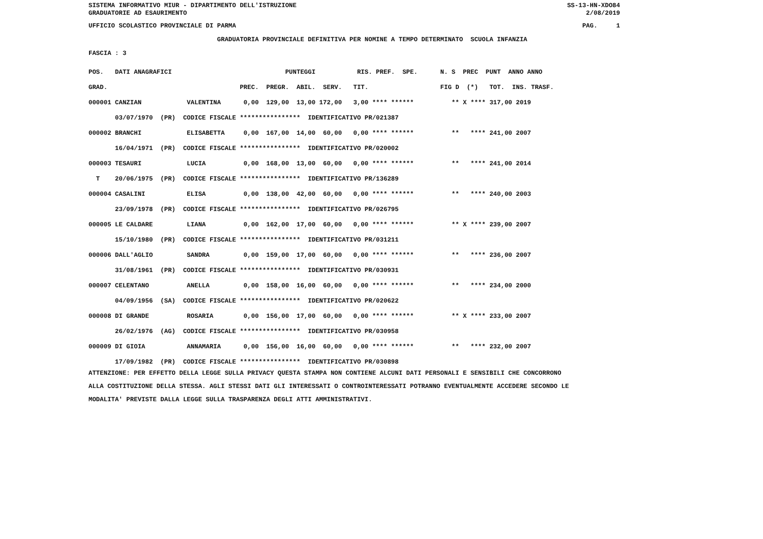SISTEMA INFORMATIVO MIUR - DIPARTIMENTO DELL'ISTRUZIONE
GRADUATORIE AD ESAURIMENTO
SS-13-HN-XDO84
2/08/2019
UFFICIO SCOLASTICO PROVINCIALE DI PARMA
PAG.     1
                                  GRADUATORIA PROVINCIALE DEFINITIVA PER NOMINE A TEMPO DETERMINATO  SCUOLA INFANZIA
FASCIA : 3
POS.   DATI ANAGRAFICI                              PUNTEGGI           RIS. PREF.  SPE.      N. S  PREC  PUNT  ANNO ANNO
GRAD.                                   PREC.  PREGR.  ABIL.  SERV.   TIT.                   FIG D  (*)   TOT.  INS. TRASF.
000001 CANZIAN            VALENTINA      0,00  129,00  13,00 172,00   3,00 **** ******          ** X **** 317,00 2019
       03/07/1970  (PR)  CODICE FISCALE ****************  IDENTIFICATIVO PR/021387
000002 BRANCHI            ELISABETTA     0,00  167,00  14,00  60,00   0,00 **** ******          **   **** 241,00 2007
       16/04/1971  (PR)  CODICE FISCALE ****************  IDENTIFICATIVO PR/020002
000003 TESAURI            LUCIA          0,00  168,00  13,00  60,00   0,00 **** ******          **   **** 241,00 2014
  T    20/06/1975  (PR)  CODICE FISCALE ****************  IDENTIFICATIVO PR/136289
000004 CASALINI           ELISA          0,00  138,00  42,00  60,00   0,00 **** ******          **   **** 240,00 2003
       23/09/1978  (PR)  CODICE FISCALE ****************  IDENTIFICATIVO PR/026795
000005 LE CALDARE         LIANA          0,00  162,00  17,00  60,00   0,00 **** ******          ** X **** 239,00 2007
       15/10/1980  (PR)  CODICE FISCALE ****************  IDENTIFICATIVO PR/031211
000006 DALL'AGLIO         SANDRA         0,00  159,00  17,00  60,00   0,00 **** ******          **   **** 236,00 2007
       31/08/1961  (PR)  CODICE FISCALE ****************  IDENTIFICATIVO PR/030931
000007 CELENTANO          ANELLA         0,00  158,00  16,00  60,00   0,00 **** ******          **   **** 234,00 2000
       04/09/1956  (SA)  CODICE FISCALE ****************  IDENTIFICATIVO PR/020622
000008 DI GRANDE          ROSARIA        0,00  156,00  17,00  60,00   0,00 **** ******          ** X **** 233,00 2007
       26/02/1976  (AG)  CODICE FISCALE ****************  IDENTIFICATIVO PR/030958
000009 DI GIOIA           ANNAMARIA      0,00  156,00  16,00  60,00   0,00 **** ******          **   **** 232,00 2007
       17/09/1982  (PR)  CODICE FISCALE ****************  IDENTIFICATIVO PR/030898
ATTENZIONE: PER EFFETTO DELLA LEGGE SULLA PRIVACY QUESTA STAMPA NON CONTIENE ALCUNI DATI PERSONALI E SENSIBILI CHE CONCORRONO
ALLA COSTITUZIONE DELLA STESSA. AGLI STESSI DATI GLI INTERESSATI O CONTROINTERESSATI POTRANNO EVENTUALMENTE ACCEDERE SECONDO LE
MODALITA' PREVISTE DALLA LEGGE SULLA TRASPARENZA DEGLI ATTI AMMINISTRATIVI.